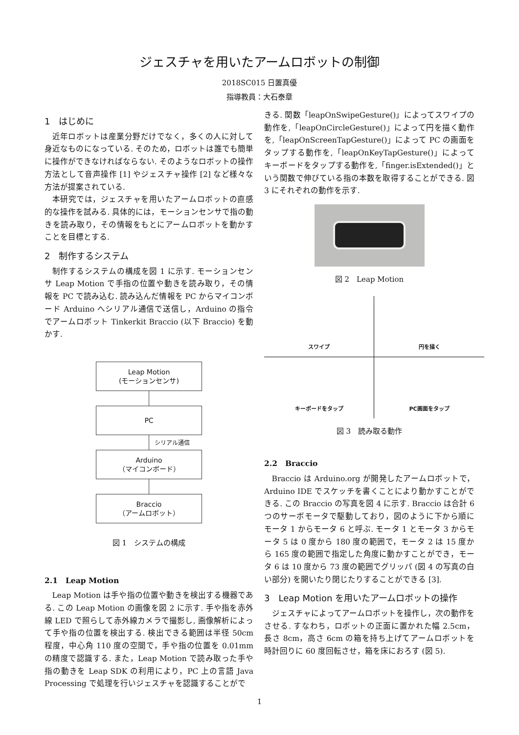ジェスチャを用いたアームロボットの制御
2018SC015 日置真優
指導教員：大石泰章
1　はじめに
近年ロボットは産業分野だけでなく，多くの人に対して身近なものになっている. そのため，ロボットは誰でも簡単に操作ができなければならない. そのようなロボットの操作方法として音声操作 [1] やジェスチャ操作 [2] など様々な方法が提案されている.
本研究では，ジェスチャを用いたアームロボットの直感的な操作を試みる. 具体的には，モーションセンサで指の動きを読み取り，その情報をもとにアームロボットを動かすことを目標とする.
2　制作するシステム
制作するシステムの構成を図 1 に示す. モーションセンサ Leap Motion で手指の位置や動きを読み取り，その情報を PC で読み込む. 読み込んだ情報を PC からマイコンボード Arduino へシリアル通信で送信し，Arduino の指令でアームロボット Tinkerkit Braccio (以下 Braccio) を動かす.
Leap Motion
(モーションセンサ)
PC
シリアル通信
Arduino
（マイコンボード）
Braccio
（アームロボット）
図 1　システムの構成
2.1　Leap Motion
Leap Motion は手や指の位置や動きを検出する機器である. この Leap Motion の画像を図 2 に示す. 手や指を赤外線 LED で照らして赤外線カメラで撮影し, 画像解析によって手や指の位置を検出する. 検出できる範囲は半径 50cm 程度，中心角 110 度の空間で，手や指の位置を 0.01mm の精度で認識する. また，Leap Motion で読み取った手や指の動きを Leap SDK の利用により，PC 上の言語 Java Processing で処理を行いジェスチャを認識することがで
きる. 関数「leapOnSwipeGesture()」によってスワイプの動作を,「leapOnCircleGesture()」によって円を描く動作を,「leapOnScreenTapGesture()」によって PC の画面をタップする動作を,「leapOnKeyTapGesture()」によってキーボードをタップする動作を,「finger.isExtended()」という関数で伸びている指の本数を取得することができる. 図 3 にそれぞれの動作を示す.
図 2　Leap Motion
スワイプ
円を描く
キーボードをタップ
PC画面をタップ
図 3　読み取る動作
2.2　Braccio
Braccio は Arduino.org が開発したアームロボットで，Arduino IDE でスケッチを書くことにより動かすことができる. この Braccio の写真を図 4 に示す. Braccio は合計 6 つのサーボモータで駆動しており，図のように下から順にモータ 1 からモータ 6 と呼ぶ. モータ 1 とモータ 3 からモータ 5 は 0 度から 180 度の範囲で，モータ 2 は 15 度から 165 度の範囲で指定した角度に動かすことができ，モータ 6 は 10 度から 73 度の範囲でグリッパ (図 4 の写真の白い部分) を開いたり閉じたりすることができる [3].
3　Leap Motion を用いたアームロボットの操作
ジェスチャによってアームロボットを操作し，次の動作をさせる. すなわち，ロボットの正面に置かれた幅 2.5cm，長さ 8cm，高さ 6cm の箱を持ち上げてアームロボットを時計回りに 60 度回転させ，箱を床におろす (図 5).
1